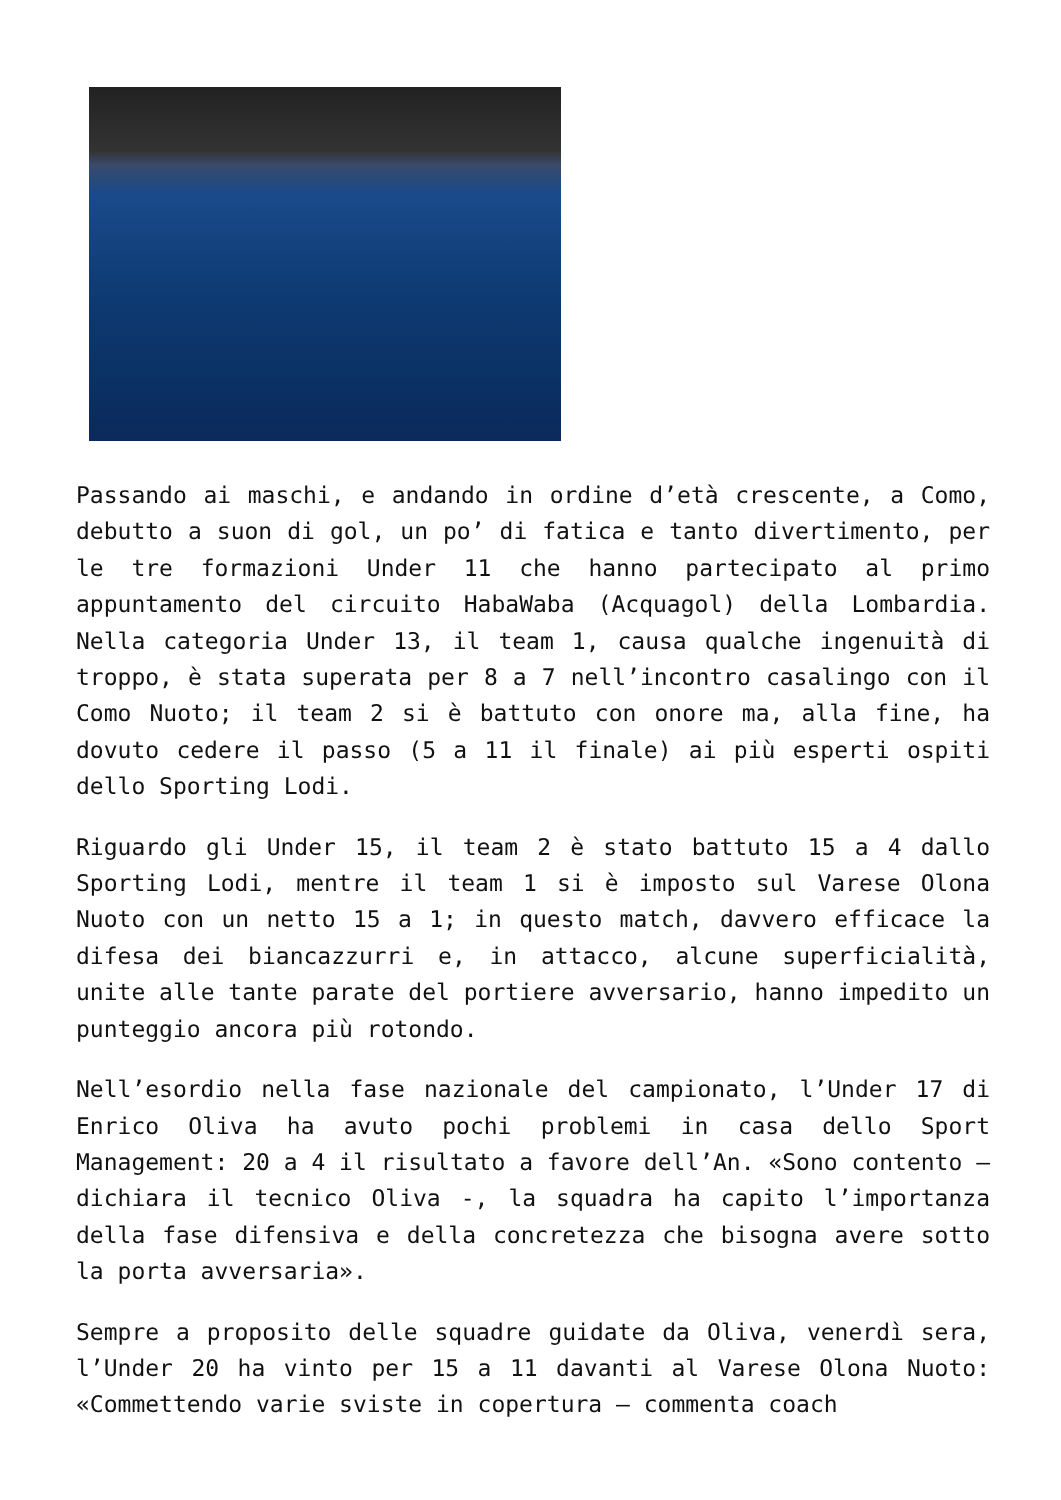Passando ai maschi, e andando in ordine d’età crescente, a Como, debutto a suon di gol, un po’ di fatica e tanto divertimento, per le tre formazioni Under 11 che hanno partecipato al primo appuntamento del circuito HabaWaba (Acquagol) della Lombardia. Nella categoria Under 13, il team 1, causa qualche ingenuità di troppo, è stata superata per 8 a 7 nell’incontro casalingo con il Como Nuoto; il team 2 si è battuto con onore ma, alla fine, ha dovuto cedere il passo (5 a 11 il finale) ai più esperti ospiti dello Sporting Lodi.
Riguardo gli Under 15, il team 2 è stato battuto 15 a 4 dallo Sporting Lodi, mentre il team 1 si è imposto sul Varese Olona Nuoto con un netto 15 a 1; in questo match, davvero efficace la difesa dei biancazzurri e, in attacco, alcune superficialità, unite alle tante parate del portiere avversario, hanno impedito un punteggio ancora più rotondo.
Nell’esordio nella fase nazionale del campionato, l’Under 17 di Enrico Oliva ha avuto pochi problemi in casa dello Sport Management: 20 a 4 il risultato a favore dell’An. «Sono contento – dichiara il tecnico Oliva -, la squadra ha capito l’importanza della fase difensiva e della concretezza che bisogna avere sotto la porta avversaria».
Sempre a proposito delle squadre guidate da Oliva, venerdì sera, l’Under 20 ha vinto per 15 a 11 davanti al Varese Olona Nuoto: «Commettendo varie sviste in copertura – commenta coach